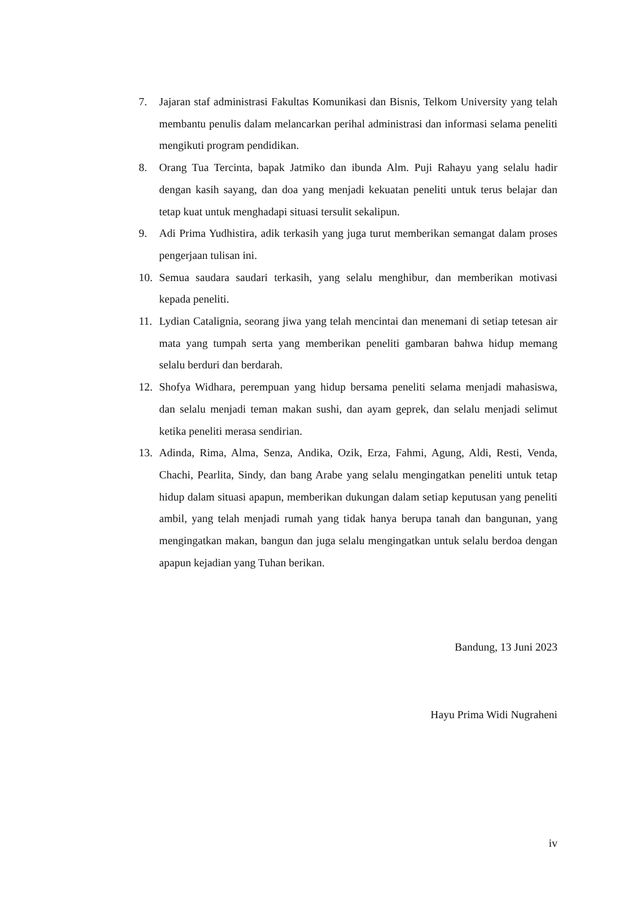7. Jajaran staf administrasi Fakultas Komunikasi dan Bisnis, Telkom University yang telah membantu penulis dalam melancarkan perihal administrasi dan informasi selama peneliti mengikuti program pendidikan.
8. Orang Tua Tercinta, bapak Jatmiko dan ibunda Alm. Puji Rahayu yang selalu hadir dengan kasih sayang, dan doa yang menjadi kekuatan peneliti untuk terus belajar dan tetap kuat untuk menghadapi situasi tersulit sekalipun.
9. Adi Prima Yudhistira, adik terkasih yang juga turut memberikan semangat dalam proses pengerjaan tulisan ini.
10. Semua saudara saudari terkasih, yang selalu menghibur, dan memberikan motivasi kepada peneliti.
11. Lydian Catalignia, seorang jiwa yang telah mencintai dan menemani di setiap tetesan air mata yang tumpah serta yang memberikan peneliti gambaran bahwa hidup memang selalu berduri dan berdarah.
12. Shofya Widhara, perempuan yang hidup bersama peneliti selama menjadi mahasiswa, dan selalu menjadi teman makan sushi, dan ayam geprek, dan selalu menjadi selimut ketika peneliti merasa sendirian.
13. Adinda, Rima, Alma, Senza, Andika, Ozik, Erza, Fahmi, Agung, Aldi, Resti, Venda, Chachi, Pearlita, Sindy, dan bang Arabe yang selalu mengingatkan peneliti untuk tetap hidup dalam situasi apapun, memberikan dukungan dalam setiap keputusan yang peneliti ambil, yang telah menjadi rumah yang tidak hanya berupa tanah dan bangunan, yang mengingatkan makan, bangun dan juga selalu mengingatkan untuk selalu berdoa dengan apapun kejadian yang Tuhan berikan.
Bandung, 13 Juni 2023
Hayu Prima Widi Nugraheni
iv